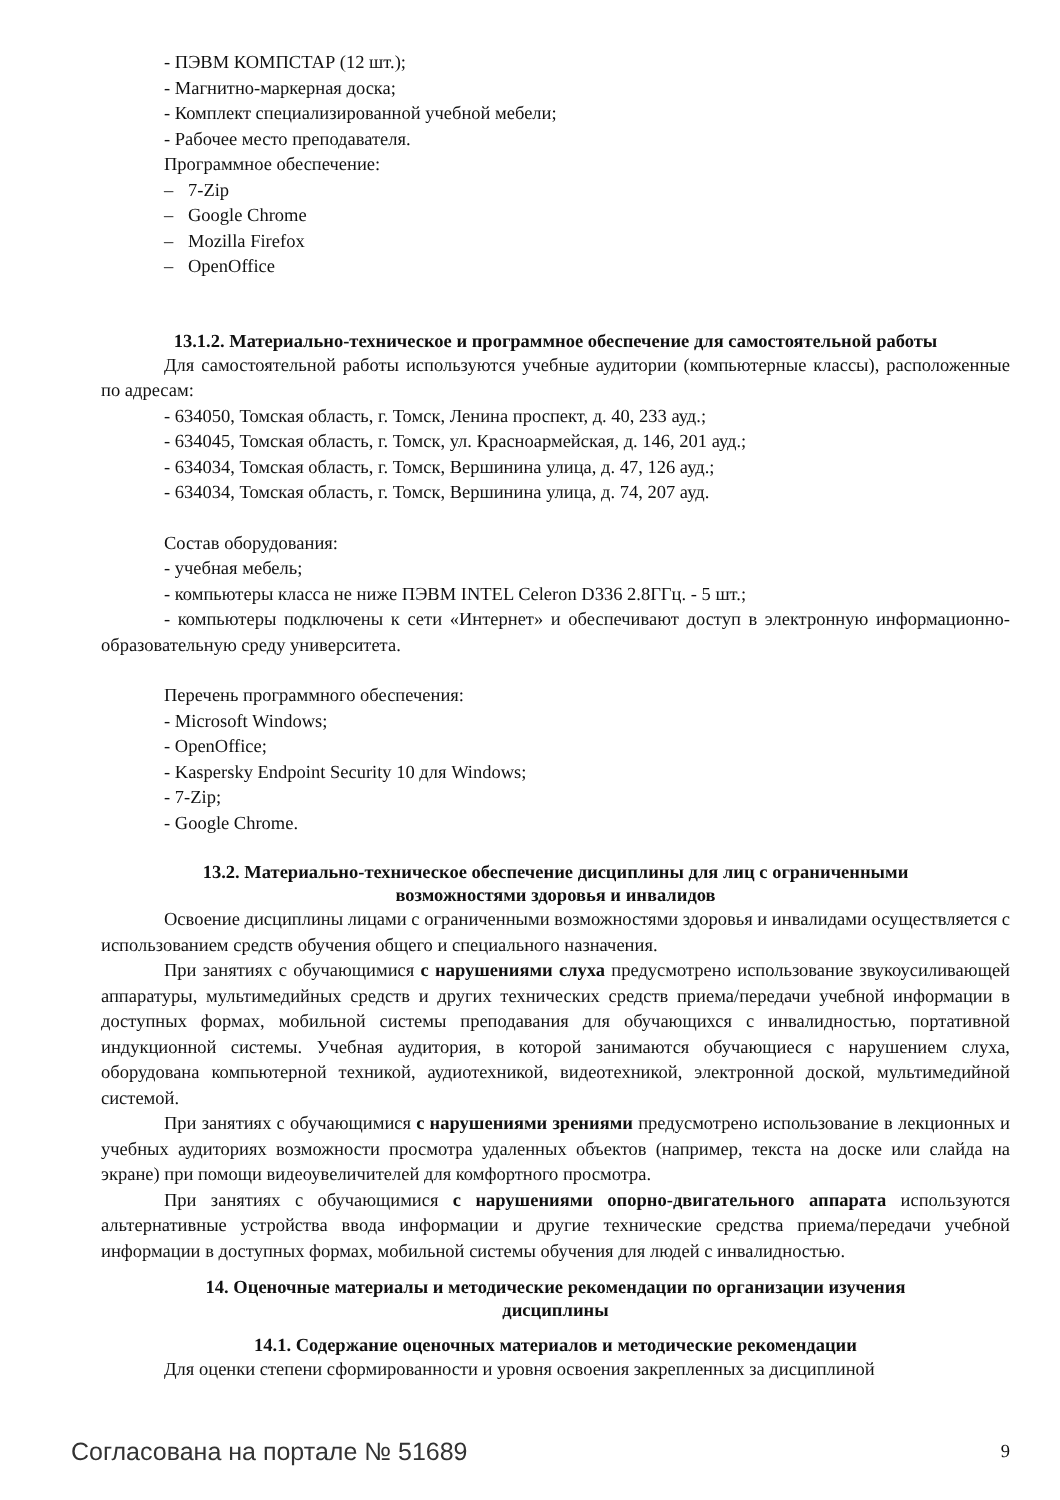- ПЭВМ КОМПСТАР (12 шт.);
- Магнитно-маркерная доска;
- Комплект специализированной учебной мебели;
- Рабочее место преподавателя.
Программное обеспечение:
– 7-Zip
– Google Chrome
– Mozilla Firefox
– OpenOffice
13.1.2. Материально-техническое и программное обеспечение для самостоятельной работы
Для самостоятельной работы используются учебные аудитории (компьютерные классы), расположенные по адресам:
- 634050, Томская область, г. Томск, Ленина проспект, д. 40, 233 ауд.;
- 634045, Томская область, г. Томск, ул. Красноармейская, д. 146, 201 ауд.;
- 634034, Томская область, г. Томск, Вершинина улица, д. 47, 126 ауд.;
- 634034, Томская область, г. Томск, Вершинина улица, д. 74, 207 ауд.
Состав оборудования:
- учебная мебель;
- компьютеры класса не ниже ПЭВМ INTEL Celeron D336 2.8ГГц. - 5 шт.;
- компьютеры подключены к сети «Интернет» и обеспечивают доступ в электронную информационно-образовательную среду университета.
Перечень программного обеспечения:
- Microsoft Windows;
- OpenOffice;
- Kaspersky Endpoint Security 10 для Windows;
- 7-Zip;
- Google Chrome.
13.2. Материально-техническое обеспечение дисциплины для лиц с ограниченными
возможностями здоровья и инвалидов
Освоение дисциплины лицами с ограниченными возможностями здоровья и инвалидами осуществляется с использованием средств обучения общего и специального назначения.
При занятиях с обучающимися с нарушениями слуха предусмотрено использование звукоусиливающей аппаратуры, мультимедийных средств и других технических средств приема/передачи учебной информации в доступных формах, мобильной системы преподавания для обучающихся с инвалидностью, портативной индукционной системы. Учебная аудитория, в которой занимаются обучающиеся с нарушением слуха, оборудована компьютерной техникой, аудиотехникой, видеотехникой, электронной доской, мультимедийной системой.
При занятиях с обучающимися с нарушениями зрениями предусмотрено использование в лекционных и учебных аудиториях возможности просмотра удаленных объектов (например, текста на доске или слайда на экране) при помощи видеоувеличителей для комфортного просмотра.
При занятиях с обучающимися с нарушениями опорно-двигательного аппарата используются альтернативные устройства ввода информации и другие технические средства приема/передачи учебной информации в доступных формах, мобильной системы обучения для людей с инвалидностью.
14. Оценочные материалы и методические рекомендации по организации изучения
дисциплины
14.1. Содержание оценочных материалов и методические рекомендации
Для оценки степени сформированности и уровня освоения закрепленных за дисциплиной
Согласована на портале № 51689 9